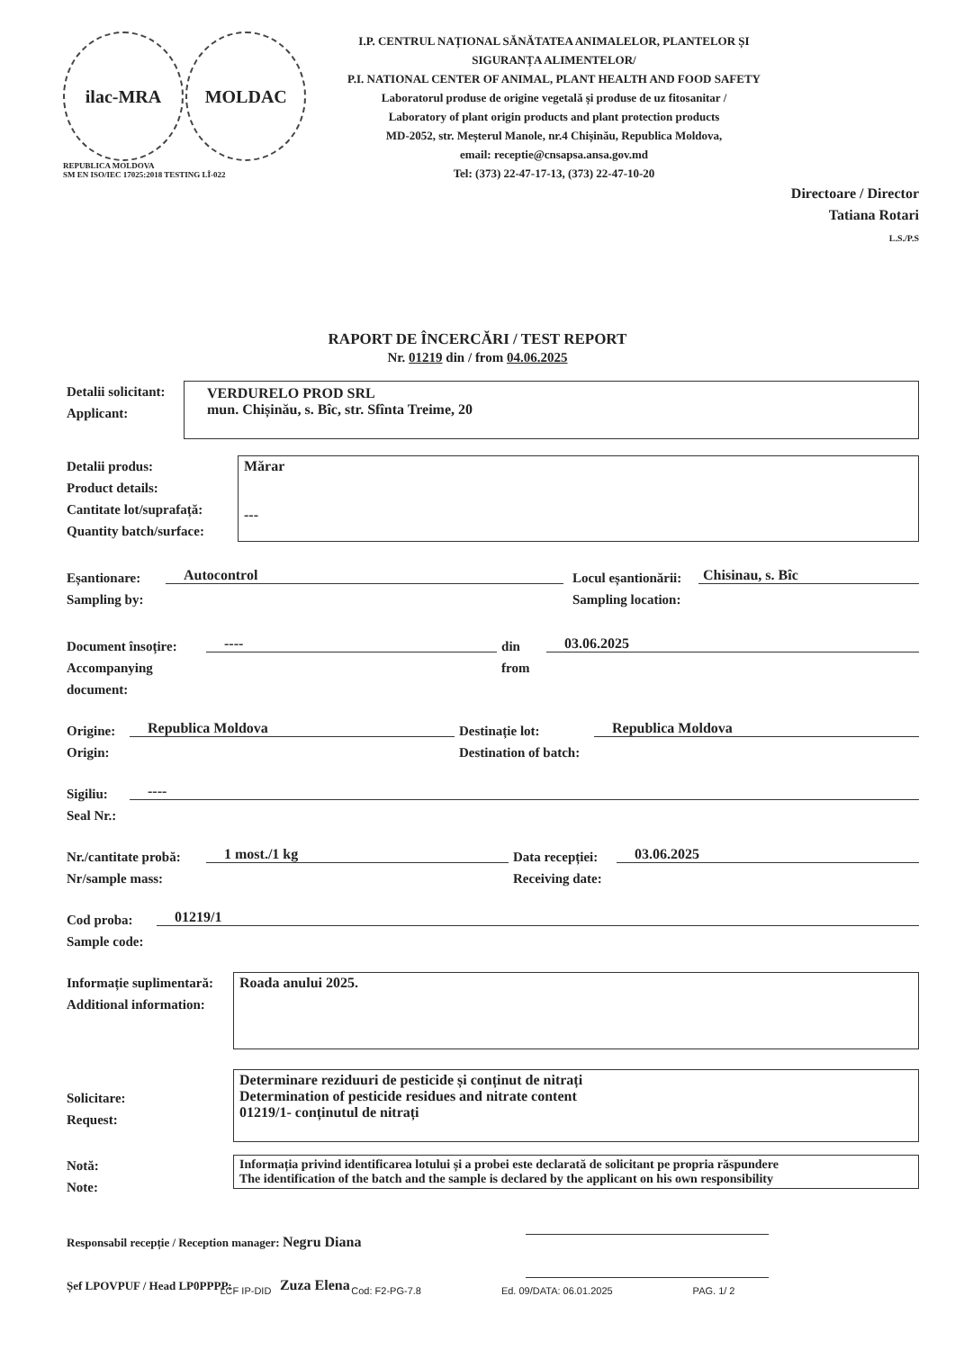ilac-MRA MOLDAC
REPUBLICA MOLDOVA
SM EN ISO/IEC 17025:2018 TESTING LÎ-022
I.P. CENTRUL NAȚIONAL SĂNĂTATEA ANIMALELOR, PLANTELOR ȘI SIGURANȚA ALIMENTELOR/
P.I. NATIONAL CENTER OF ANIMAL, PLANT HEALTH AND FOOD SAFETY
Laboratorul produse de origine vegetală și produse de uz fitosanitar /
Laboratory of plant origin products and plant protection products
MD-2052, str. Meșterul Manole, nr.4 Chișinău, Republica Moldova,
email: receptie@cnsapsa.ansa.gov.md
Tel: (373) 22-47-17-13, (373) 22-47-10-20
Directoare / Director
Tatiana Rotari
L.S./P.S
RAPORT DE ÎNCERCĂRI / TEST REPORT
Nr. 01219 din / from 04.06.2025
Detalii solicitant:
Applicant:
VERDURELO PROD SRL
mun. Chișinău, s. Bîc, str. Sfînta Treime, 20
Detalii produs:
Product details:
Cantitate lot/suprafață:
Quantity batch/surface:
Mărar
---
Eșantionare:
Sampling by:
Autocontrol
Locul eșantionării:
Sampling location:
Chisinau, s. Bîc
Document însoțire:
Accompanying document:
----
din
from
03.06.2025
Origine:
Origin:
Republica Moldova
Destinație lot:
Destination of batch:
Republica Moldova
Sigiliu:
Seal Nr.:
----
Nr./cantitate probă:
Nr/sample mass:
1 most./1 kg
Data recepției:
Receiving date:
03.06.2025
Cod proba:
Sample code:
01219/1
Informație suplimentară:
Additional information:
Roada anului 2025.
Solicitare:
Request:
Determinare reziduuri de pesticide și conținut de nitrați
Determination of pesticide residues and nitrate content
01219/1- conținutul de nitrați
Notă:
Note:
Informația privind identificarea lotului și a probei este declarată de solicitant pe propria răspundere
The identification of the batch and the sample is declared by the applicant on his own responsibility
Responsabil recepție / Reception manager: Negru Diana
Șef LPOVPUF / Head LP0PPPP: Zuza Elena
LCF IP-DID Cod: F2-PG-7.8 Ed. 09/DATA: 06.01.2025 PAG. 1/ 2